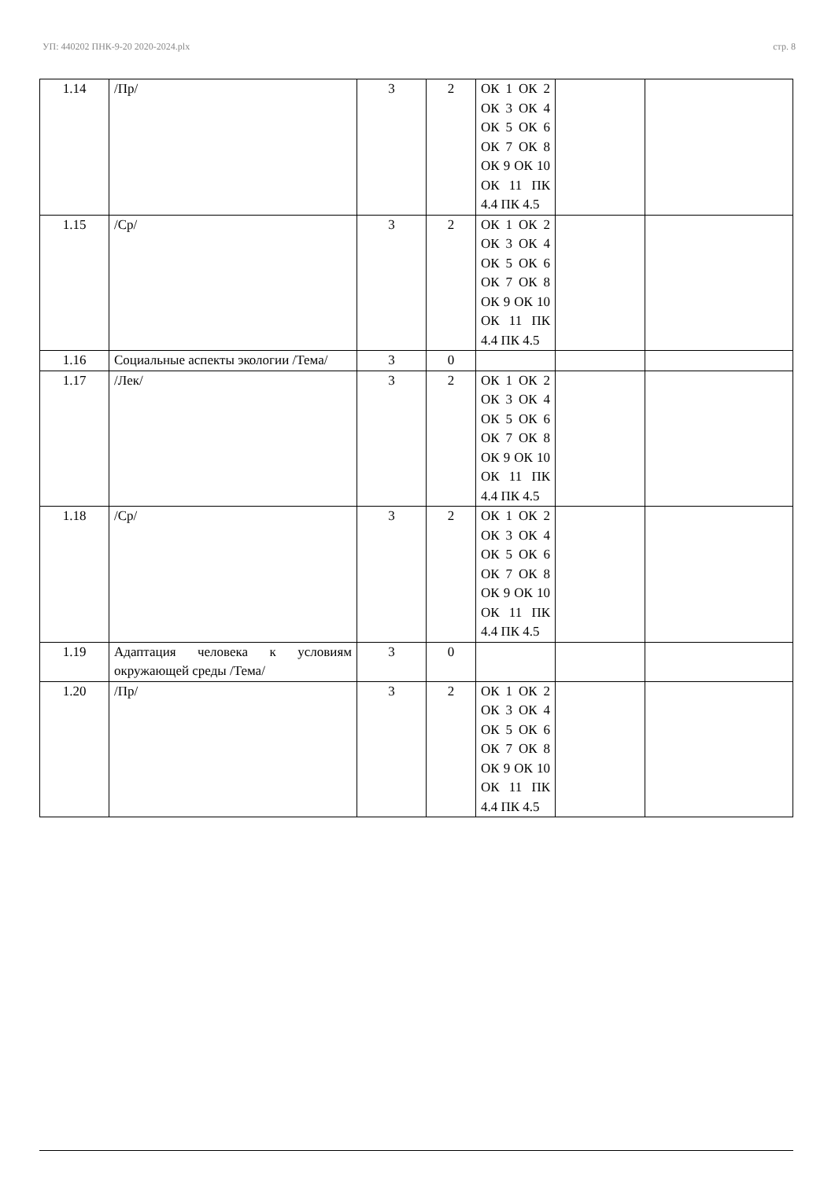УП: 440202 ПНК-9-20 2020-2024.plx стр. 8
| 1.14 | /Пр/ | 3 | 2 | ОК 1 ОК 2 ОК 3 ОК 4 ОК 5 ОК 6 ОК 7 ОК 8 ОК 9 ОК 10 ОК 11 ПК 4.4 ПК 4.5 | | |
| 1.15 | /Ср/ | 3 | 2 | ОК 1 ОК 2 ОК 3 ОК 4 ОК 5 ОК 6 ОК 7 ОК 8 ОК 9 ОК 10 ОК 11 ПК 4.4 ПК 4.5 | | |
| 1.16 | Социальные аспекты экологии /Тема/ | 3 | 0 | | | |
| 1.17 | /Лек/ | 3 | 2 | ОК 1 ОК 2 ОК 3 ОК 4 ОК 5 ОК 6 ОК 7 ОК 8 ОК 9 ОК 10 ОК 11 ПК 4.4 ПК 4.5 | | |
| 1.18 | /Ср/ | 3 | 2 | ОК 1 ОК 2 ОК 3 ОК 4 ОК 5 ОК 6 ОК 7 ОК 8 ОК 9 ОК 10 ОК 11 ПК 4.4 ПК 4.5 | | |
| 1.19 | Адаптация человека к условиям окружающей среды /Тема/ | 3 | 0 | | | |
| 1.20 | /Пр/ | 3 | 2 | ОК 1 ОК 2 ОК 3 ОК 4 ОК 5 ОК 6 ОК 7 ОК 8 ОК 9 ОК 10 ОК 11 ПК 4.4 ПК 4.5 | | |